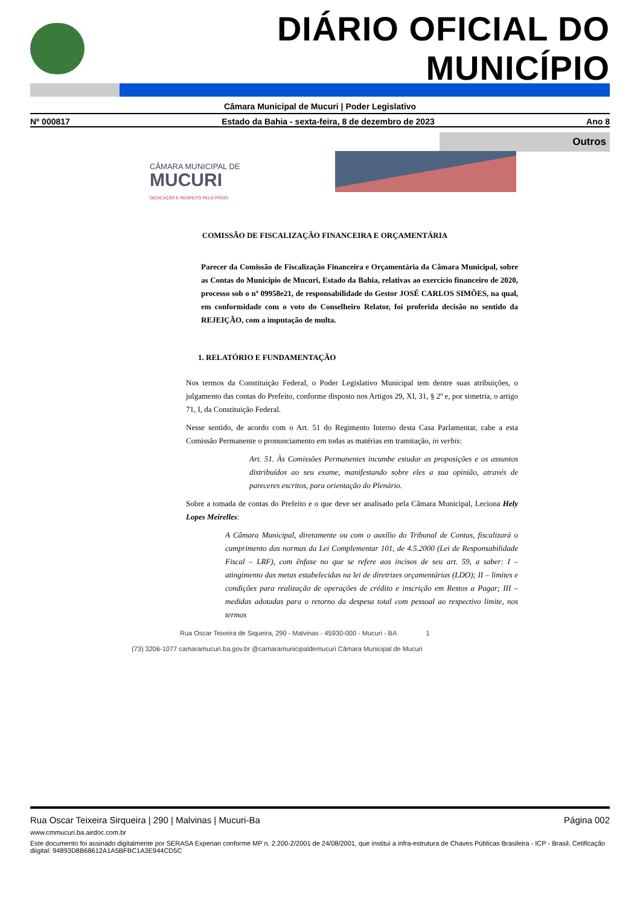DIÁRIO OFICIAL DO MUNICÍPIO
Câmara Municipal de Mucuri | Poder Legislativo
Nº 000817 Estado da Bahia - sexta-feira, 8 de dezembro de 2023 Ano 8
Outros
CÂMARA MUNICIPAL DE
MUCURI
DEDICAÇÃO E RESPEITO PELO POVO!
COMISSÃO DE FISCALIZAÇÃO FINANCEIRA E ORÇAMENTÁRIA
Parecer da Comissão de Fiscalização Financeira e Orçamentária da Câmara Municipal, sobre as Contas do Município de Mucuri, Estado da Bahia, relativas ao exercício financeiro de 2020, processo sob o nº 09958e21, de responsabilidade do Gestor JOSÉ CARLOS SIMÕES, na qual, em conformidade com o voto do Conselheiro Relator, foi proferida decisão no sentido da REJEIÇÃO, com a imputação de multa.
1. RELATÓRIO E FUNDAMENTAÇÃO
Nos termos da Constituição Federal, o Poder Legislativo Municipal tem dentre suas atribuições, o julgamento das contas do Prefeito, conforme disposto nos Artigos 29, XI, 31, § 2º e, por simetria, o artigo 71, I, da Constituição Federal.
Nesse sentido, de acordo com o Art. 51 do Regimento Interno desta Casa Parlamentar, cabe a esta Comissão Permanente o pronunciamento em todas as matérias em tramitação, in verbis:
Art. 51. Às Comissões Permanentes incumbe estudar as proposições e os assuntos distribuídos ao seu exame, manifestando sobre eles a sua opinião, através de pareceres escritos, para orientação do Plenário.
Sobre a tomada de contas do Prefeito e o que deve ser analisado pela Câmara Municipal, Leciona Hely Lopes Meirelles:
A Câmara Municipal, diretamente ou com o auxílio do Tribunal de Contas, fiscalizará o cumprimento das normas da Lei Complementar 101, de 4.5.2000 (Lei de Responsabilidade Fiscal – LRF), com ênfase no que se refere aos incisos de seu art. 59, a saber: I – atingimento das metas estabelecidas na lei de diretrizes orçamentárias (LDO); II – limites e condições para realização de operações de crédito e inscrição em Restos a Pagar; III – medidas adotadas para o retorno da despesa total com pessoal ao respectivo limite, nos termos
Rua Oscar Teixeira de Siqueira, 290 - Malvinas - 45930-000 - Mucuri - BA 1
(73) 3206-1077 camaramucuri.ba.gov.br @camaramunicipaldemucuri Câmara Municipal de Mucuri
Rua Oscar Teixeira Sirqueira | 290 | Malvinas | Mucuri-Ba Página 002
www.cmmucuri.ba.airdoc.com.br
Este documento foi assinado digitalmente por SERASA Experian conforme MP n. 2.200-2/2001 de 24/08/2001, que institui a infra-estrutura de Chaves Públicas Brasileira - ICP - Brasil. Cetificação diigital: 94893D8B68612A1A5BFBC1A3E944CD5C